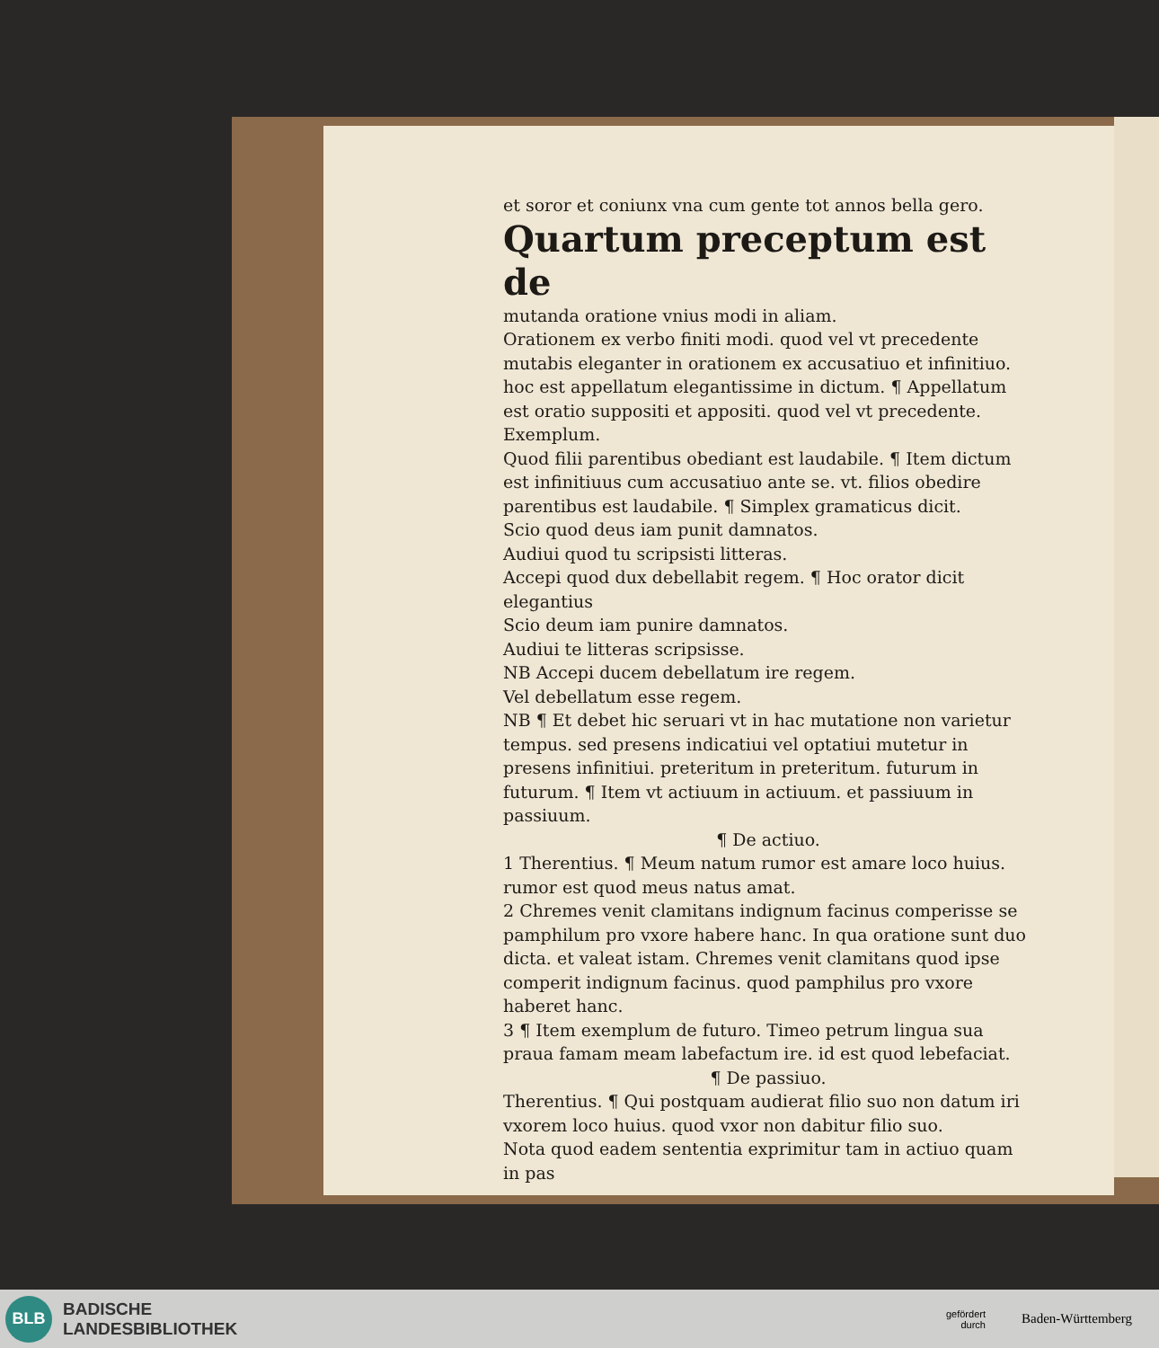et soror et coniunx vna cum gente tot annos bella gero.
Quartum preceptum est de
mutanda oratione vnius modi in aliam.
Orationem ex verbo finiti modi. quod vel vt precedente mutabis eleganter in orationem ex accusatiuo et infinitiuo. hoc est appellatum elegantissime in dictum. ¶ Appellatum est oratio suppositi et appositi. quod vel vt precedente. Exemplum.
Quod filii parentibus obediant est laudabile. ¶ Item dictum est infinitiuus cum accusatiuo ante se. vt. filios obedire parentibus est laudabile. ¶ Simplex gramaticus dicit.
Scio quod deus iam punit damnatos.
Audiui quod tu scripsisti litteras.
Accepi quod dux debellabit regem. ¶ Hoc orator dicit elegantius
Scio deum iam punire damnatos.
Audiui te litteras scripsisse.
NB Accepi ducem debellatum ire regem.
Vel debellatum esse regem.
NB ¶ Et debet hic seruari vt in hac mutatione non varietur tempus. sed presens indicatiui vel optatiui mutetur in presens infinitiui. preteritum in preteritum. futurum in futurum. ¶ Item vt actiuum in actiuum. et passiuum in passiuum.
¶ De actiuo.
1 Therentius. ¶ Meum natum rumor est amare loco huius. rumor est quod meus natus amat.
2 Chremes venit clamitans indignum facinus comperisse se pamphilum pro vxore habere hanc. In qua oratione sunt duo dicta. et valeat istam. Chremes venit clamitans quod ipse comperit indignum facinus. quod pamphilus pro vxore haberet hanc.
3 ¶ Item exemplum de futuro. Timeo petrum lingua sua praua famam meam labefactum ire. id est quod lebefaciat.
¶ De passiuo.
Therentius. ¶ Qui postquam audierat filio suo non datum iri vxorem loco huius. quod vxor non dabitur filio suo.
Nota quod eadem sententia exprimitur tam in actiuo quam in pas
BLB
BADISCHE
LANDESBIBLIOTHEK
gefördert
durch
Baden-Württemberg